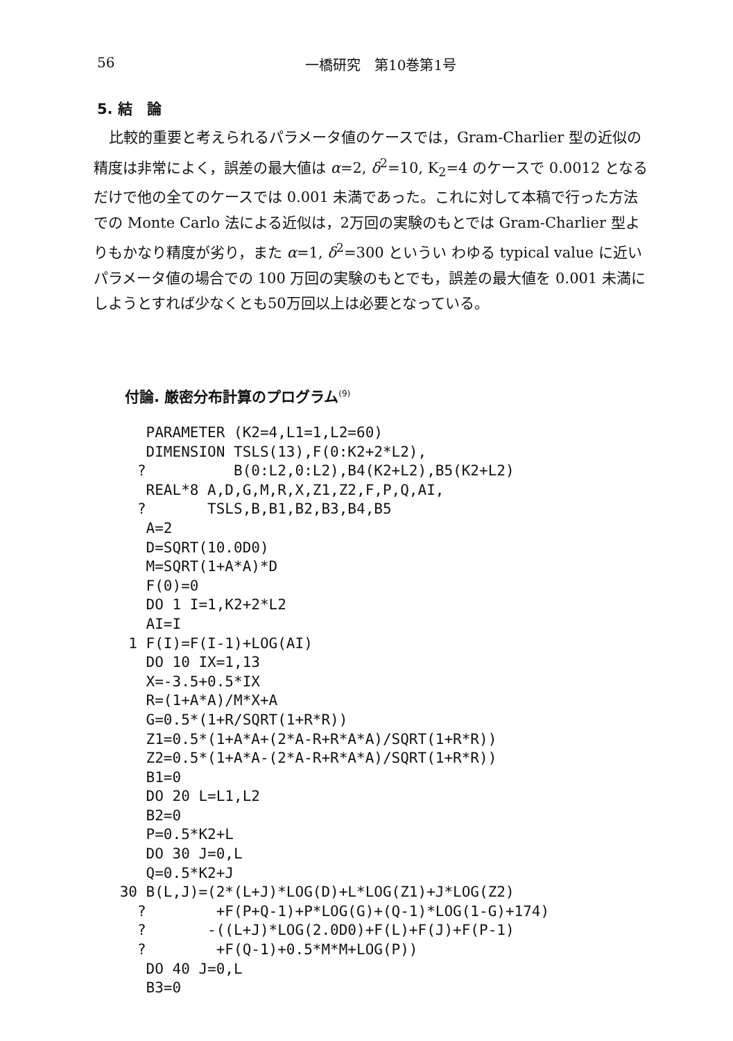56 一橋研究　第10巻第1号
5. 結　論
比較的重要と考えられるパラメータ値のケースでは，Gram-Charlier 型の近似の精度は非常によく，誤差の最大値は α=2, δ<sup>2</sup>=10, K<sub>2</sub>=4 のケースで 0.0012 となるだけで他の全てのケースでは 0.001 未満であった。これに対して本稿で行った方法での Monte Carlo 法による近似は，2万回の実験のもとでは Gram-Charlier 型よりもかなり精度が劣り，また α=1, δ<sup>2</sup>=300 というい わゆる typical value に近いパラメータ値の場合での 100 万回の実験のもとでも，誤差の最大値を 0.001 未満にしようとすれば少なくとも50万回以上は必要となっている。
付論. 厳密分布計算のプログラム<sup>(9)</sup>
    PARAMETER (K2=4,L1=1,L2=60)
    DIMENSION TSLS(13),F(0:K2+2*L2),
   ?          B(0:L2,0:L2),B4(K2+L2),B5(K2+L2)
    REAL*8 A,D,G,M,R,X,Z1,Z2,F,P,Q,AI,
   ?       TSLS,B,B1,B2,B3,B4,B5
    A=2
    D=SQRT(10.0D0)
    M=SQRT(1+A*A)*D
    F(0)=0
    DO 1 I=1,K2+2*L2
    AI=I
  1 F(I)=F(I-1)+LOG(AI)
    DO 10 IX=1,13
    X=-3.5+0.5*IX
    R=(1+A*A)/M*X+A
    G=0.5*(1+R/SQRT(1+R*R))
    Z1=0.5*(1+A*A+(2*A-R+R*A*A)/SQRT(1+R*R))
    Z2=0.5*(1+A*A-(2*A-R+R*A*A)/SQRT(1+R*R))
    B1=0
    DO 20 L=L1,L2
    B2=0
    P=0.5*K2+L
    DO 30 J=0,L
    Q=0.5*K2+J
 30 B(L,J)=(2*(L+J)*LOG(D)+L*LOG(Z1)+J*LOG(Z2)
   ?        +F(P+Q-1)+P*LOG(G)+(Q-1)*LOG(1-G)+174)
   ?       -((L+J)*LOG(2.0D0)+F(L)+F(J)+F(P-1)
   ?        +F(Q-1)+0.5*M*M+LOG(P))
    DO 40 J=0,L
    B3=0